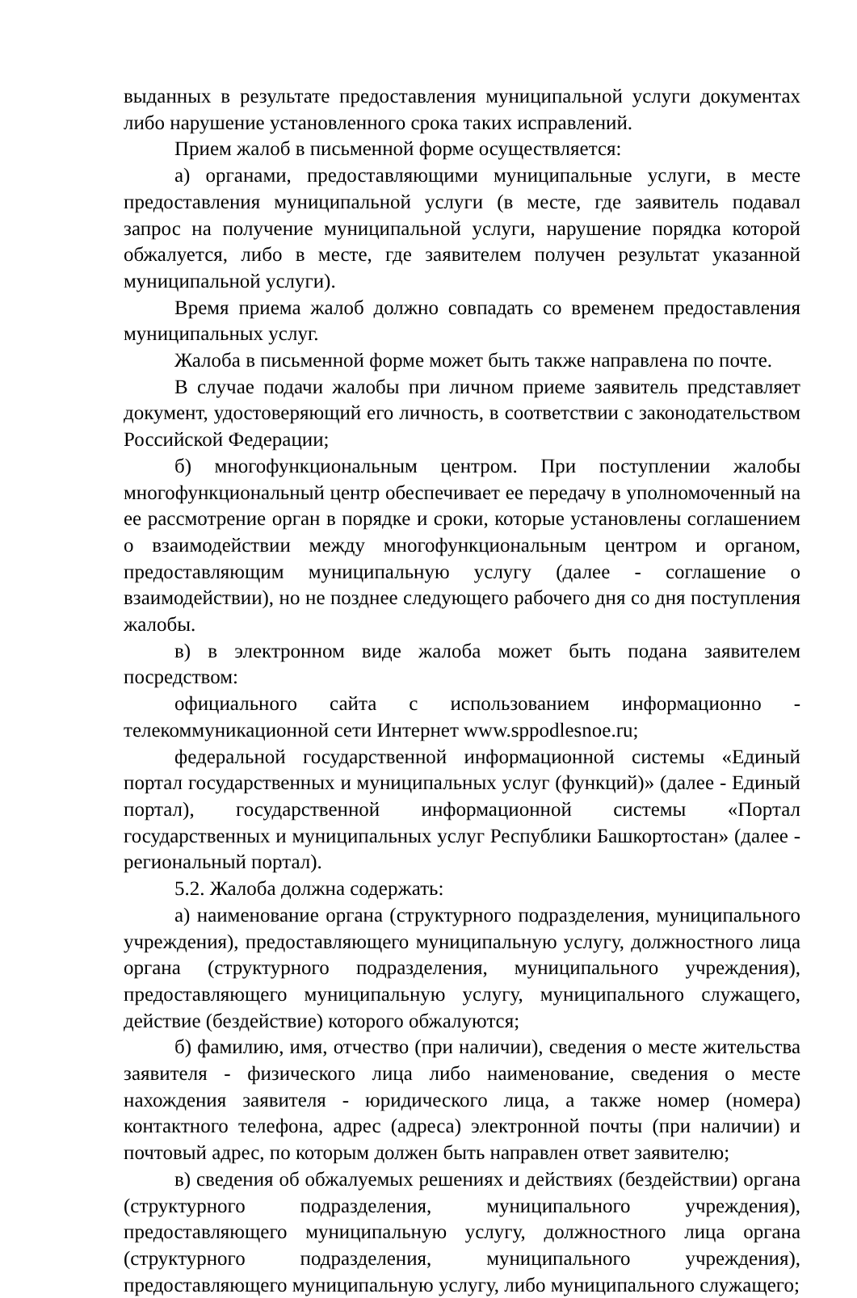выданных в результате предоставления муниципальной услуги документах либо нарушение установленного срока таких исправлений.
Прием жалоб в письменной форме осуществляется:
а) органами, предоставляющими муниципальные услуги, в месте предоставления муниципальной услуги (в месте, где заявитель подавал запрос на получение муниципальной услуги, нарушение порядка которой обжалуется, либо в месте, где заявителем получен результат указанной муниципальной услуги).
Время приема жалоб должно совпадать со временем предоставления муниципальных услуг.
Жалоба в письменной форме может быть также направлена по почте.
В случае подачи жалобы при личном приеме заявитель представляет документ, удостоверяющий его личность, в соответствии с законодательством Российской Федерации;
б) многофункциональным центром. При поступлении жалобы многофункциональный центр обеспечивает ее передачу в уполномоченный на ее рассмотрение орган в порядке и сроки, которые установлены соглашением о взаимодействии между многофункциональным центром и органом, предоставляющим муниципальную услугу (далее - соглашение о взаимодействии), но не позднее следующего рабочего дня со дня поступления жалобы.
в) в электронном виде жалоба может быть подана заявителем посредством:
официального сайта с использованием информационно - телекоммуникационной сети Интернет www.sppodlesnoe.ru;
федеральной государственной информационной системы «Единый портал государственных и муниципальных услуг (функций)» (далее - Единый портал), государственной информационной системы «Портал государственных и муниципальных услуг Республики Башкортостан» (далее - региональный портал).
5.2. Жалоба должна содержать:
а) наименование органа (структурного подразделения, муниципального учреждения), предоставляющего муниципальную услугу, должностного лица органа (структурного подразделения, муниципального учреждения), предоставляющего муниципальную услугу, муниципального служащего, действие (бездействие) которого обжалуются;
б) фамилию, имя, отчество (при наличии), сведения о месте жительства заявителя - физического лица либо наименование, сведения о месте нахождения заявителя - юридического лица, а также номер (номера) контактного телефона, адрес (адреса) электронной почты (при наличии) и почтовый адрес, по которым должен быть направлен ответ заявителю;
в) сведения об обжалуемых решениях и действиях (бездействии) органа (структурного подразделения, муниципального учреждения), предоставляющего муниципальную услугу, должностного лица органа (структурного подразделения, муниципального учреждения), предоставляющего муниципальную услугу, либо муниципального служащего;